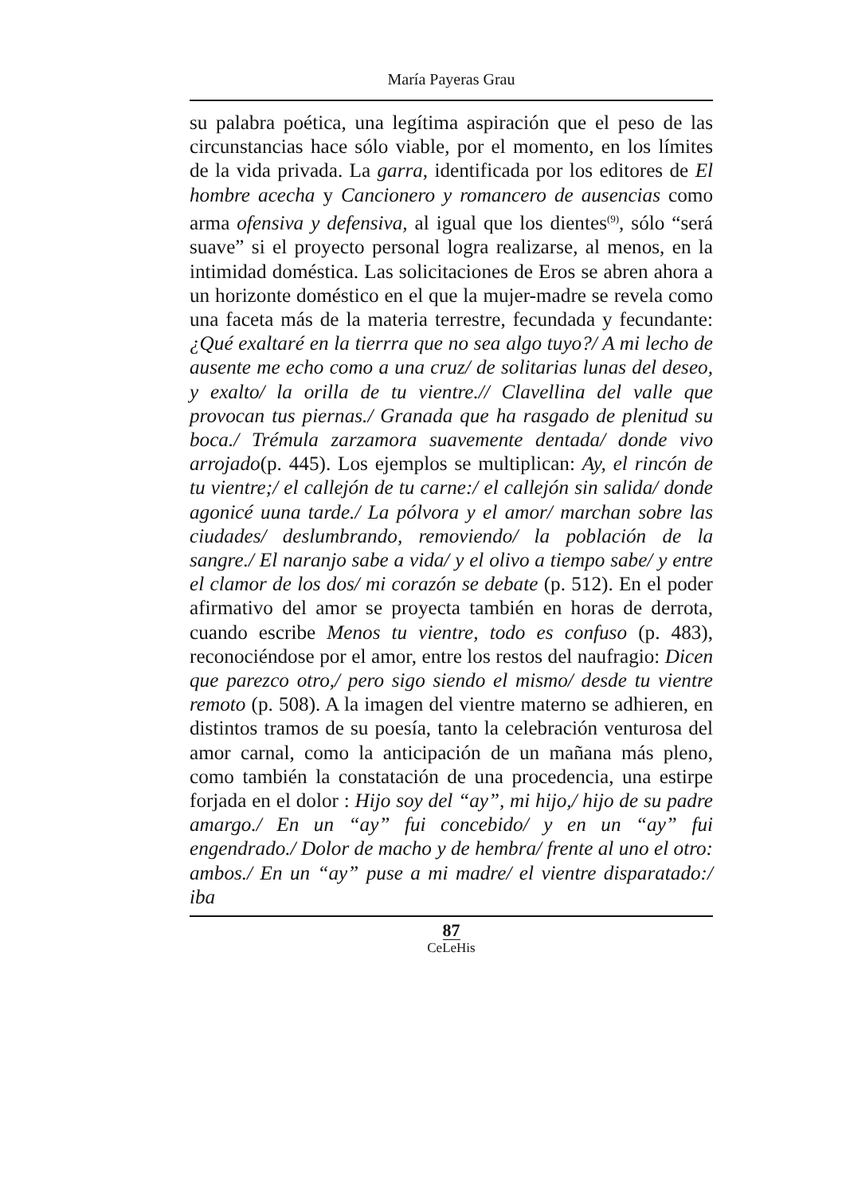María Payeras Grau
su palabra poética, una legítima aspiración que el peso de las circunstancias hace sólo viable, por el momento, en los límites de la vida privada. La garra, identificada por los editores de El hombre acecha y Cancionero y romancero de ausencias como arma ofensiva y defensiva, al igual que los dientes<sup>(9)</sup>, sólo “será suave” si el proyecto personal logra realizarse, al menos, en la intimidad doméstica. Las solicitaciones de Eros se abren ahora a un horizonte doméstico en el que la mujer-madre se revela como una faceta más de la materia terrestre, fecundada y fecundante: ¿Qué exaltaré en la tierrra que no sea algo tuyo?/ A mi lecho de ausente me echo como a una cruz/ de solitarias lunas del deseo, y exalto/ la orilla de tu vientre.// Clavellina del valle que provocan tus piernas./ Granada que ha rasgado de plenitud su boca./ Trémula zarzamora suavemente dentada/ donde vivo arrojado(p. 445). Los ejemplos se multiplican: Ay, el rincón de tu vientre;/ el callejón de tu carne:/ el callejón sin salida/ donde agonicé uuna tarde./ La pólvora y el amor/ marchan sobre las ciudades/ deslumbrando, removiendo/ la población de la sangre./ El naranjo sabe a vida/ y el olivo a tiempo sabe/ y entre el clamor de los dos/ mi corazón se debate (p. 512). En el poder afirmativo del amor se proyecta también en horas de derrota, cuando escribe Menos tu vientre, todo es confuso (p. 483), reconociéndose por el amor, entre los restos del naufragio: Dicen que parezco otro,/ pero sigo siendo el mismo/ desde tu vientre remoto (p. 508). A la imagen del vientre materno se adhieren, en distintos tramos de su poesía, tanto la celebración venturosa del amor carnal, como la anticipación de un mañana más pleno, como también la constatación de una procedencia, una estirpe forjada en el dolor : Hijo soy del “ay”, mi hijo,/ hijo de su padre amargo./ En un “ay” fui concebido/ y en un “ay” fui engendrado./ Dolor de macho y de hembra/ frente al uno el otro: ambos./ En un “ay” puse a mi madre/ el vientre disparatado:/ iba
87
CeLeHis